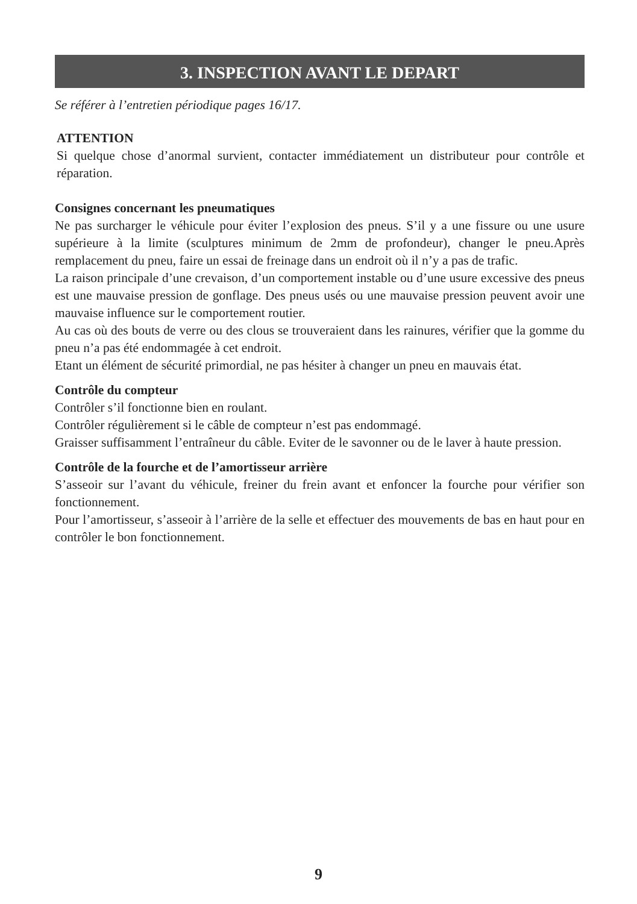3. INSPECTION AVANT LE DEPART
Se référer à l’entretien périodique pages 16/17.
ATTENTION
Si quelque chose d’anormal survient, contacter immédiatement un distributeur pour contrôle et réparation.
Consignes concernant les pneumatiques
Ne pas surcharger le véhicule pour éviter l’explosion des pneus. S’il y a une fissure ou une usure supérieure à la limite (sculptures minimum de 2mm de profondeur), changer le pneu.Après remplacement du pneu, faire un essai de freinage dans un endroit où il n’y a pas de trafic.
La raison principale d’une crevaison, d’un comportement instable ou d’une usure excessive des pneus est une mauvaise pression de gonflage. Des pneus usés ou une mauvaise pression peuvent avoir une mauvaise influence sur le comportement routier.
Au cas où des bouts de verre ou des clous se trouveraient dans les rainures, vérifier que la gomme du pneu n’a pas été endommagée à cet endroit.
Etant un élément de sécurité primordial, ne pas hésiter à changer un pneu en mauvais état.
Contrôle du compteur
Contrôler s’il fonctionne bien en roulant.
Contrôler régulièrement si le câble de compteur n’est pas endommagé.
Graisser suffisamment l’entraîneur du câble. Eviter de le savonner ou de le laver à haute pression.
Contrôle de la fourche et de l’amortisseur arrière
S’asseoir sur l’avant du véhicule, freiner du frein avant et enfoncer la fourche pour vérifier son fonctionnement.
Pour l’amortisseur, s’asseoir à l’arrière de la selle et effectuer des mouvements de bas en haut pour en contrôler le bon fonctionnement.
9